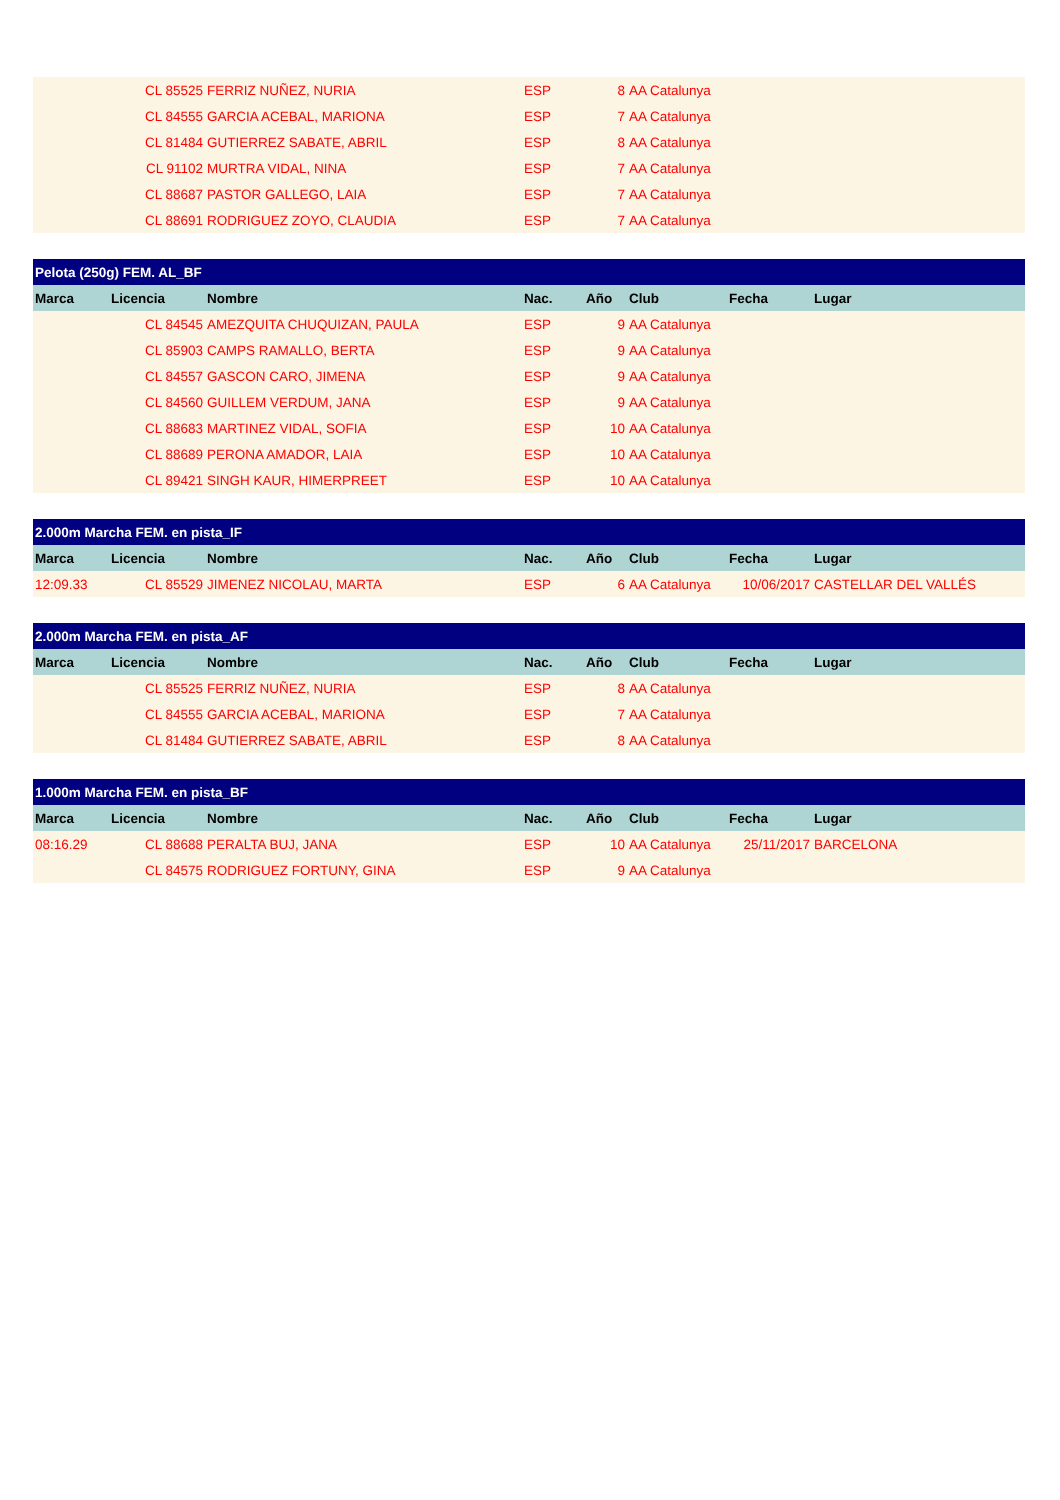| | CL 85525 | FERRIZ NUÑEZ, NURIA | ESP | 8 | AA Catalunya | | |
| | CL 84555 | GARCIA ACEBAL, MARIONA | ESP | 7 | AA Catalunya | | |
| | CL 81484 | GUTIERREZ SABATE, ABRIL | ESP | 8 | AA Catalunya | | |
| | CL 91102 | MURTRA VIDAL, NINA | ESP | 7 | AA Catalunya | | |
| | CL 88687 | PASTOR GALLEGO, LAIA | ESP | 7 | AA Catalunya | | |
| | CL 88691 | RODRIGUEZ ZOYO, CLAUDIA | ESP | 7 | AA Catalunya | | |
| Pelota (250g) FEM. AL_BF | | | | | | | |
| --- | --- | --- | --- | --- | --- | --- | --- |
| Marca | Licencia | Nombre | Nac. | Año | Club | Fecha | Lugar |
| | CL 84545 | AMEZQUITA CHUQUIZAN, PAULA | ESP | 9 | AA Catalunya | | |
| | CL 85903 | CAMPS RAMALLO, BERTA | ESP | 9 | AA Catalunya | | |
| | CL 84557 | GASCON CARO, JIMENA | ESP | 9 | AA Catalunya | | |
| | CL 84560 | GUILLEM VERDUM, JANA | ESP | 9 | AA Catalunya | | |
| | CL 88683 | MARTINEZ VIDAL, SOFIA | ESP | 10 | AA Catalunya | | |
| | CL 88689 | PERONA AMADOR, LAIA | ESP | 10 | AA Catalunya | | |
| | CL 89421 | SINGH KAUR, HIMERPREET | ESP | 10 | AA Catalunya | | |
| 2.000m Marcha FEM. en pista_IF | | | | | | | |
| --- | --- | --- | --- | --- | --- | --- | --- |
| Marca | Licencia | Nombre | Nac. | Año | Club | Fecha | Lugar |
| 12:09.33 | CL 85529 | JIMENEZ NICOLAU, MARTA | ESP | 6 | AA Catalunya | 10/06/2017 | CASTELLAR DEL VALLÉS |
| 2.000m Marcha FEM. en pista_AF | | | | | | | |
| --- | --- | --- | --- | --- | --- | --- | --- |
| Marca | Licencia | Nombre | Nac. | Año | Club | Fecha | Lugar |
| | CL 85525 | FERRIZ NUÑEZ, NURIA | ESP | 8 | AA Catalunya | | |
| | CL 84555 | GARCIA ACEBAL, MARIONA | ESP | 7 | AA Catalunya | | |
| | CL 81484 | GUTIERREZ SABATE, ABRIL | ESP | 8 | AA Catalunya | | |
| 1.000m Marcha FEM. en pista_BF | | | | | | | |
| --- | --- | --- | --- | --- | --- | --- | --- |
| Marca | Licencia | Nombre | Nac. | Año | Club | Fecha | Lugar |
| 08:16.29 | CL 88688 | PERALTA BUJ, JANA | ESP | 10 | AA Catalunya | 25/11/2017 | BARCELONA |
| | CL 84575 | RODRIGUEZ FORTUNY, GINA | ESP | 9 | AA Catalunya | | |